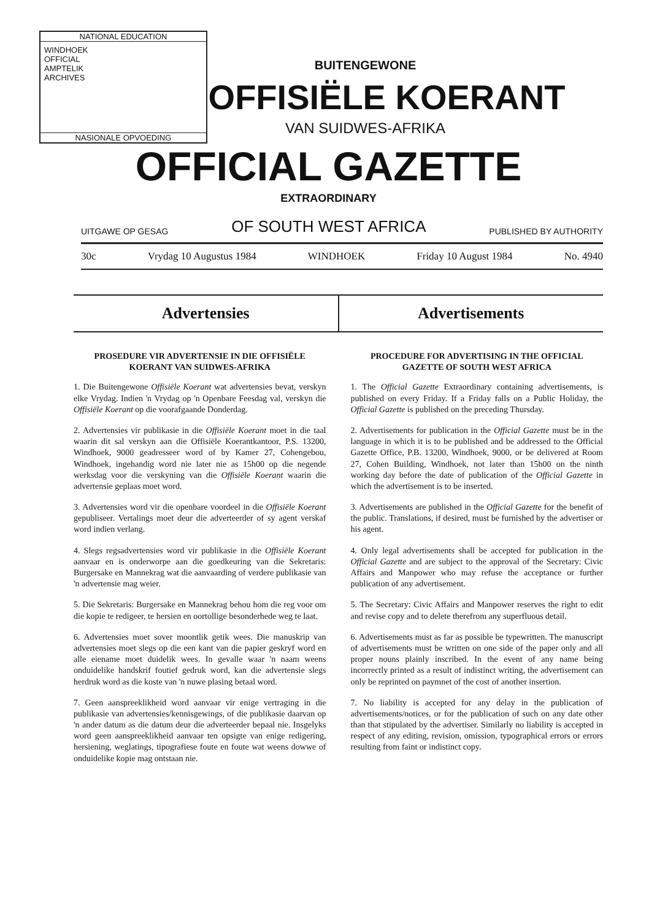NATIONAL EDUCATION
WINDHOEK
OFFICIAL
AMPTELIK
ARCHIVES
NASIONALE OPVOEDING
BUITENGEWONE
OFFISIËLE KOERANT
VAN SUIDWES-AFRIKA
OFFICIAL GAZETTE
EXTRAORDINARY
UITGAWE OP GESAG OF SOUTH WEST AFRICA PUBLISHED BY AUTHORITY
30c Vrydag 10 Augustus 1984 WINDHOEK Friday 10 August 1984 No. 4940
Advertensies Advertisements
PROSEDURE VIR ADVERTENSIE IN DIE OFFISIËLE KOERANT VAN SUIDWES-AFRIKA
1. Die Buitengewone Offisiële Koerant wat advertensies bevat, verskyn elke Vrydag. Indien 'n Vrydag op 'n Openbare Feesdag val, verskyn die Offisiële Koerant op die voorafgaande Donderdag.
2. Advertensies vir publikasie in die Offisiële Koerant moet in die taal waarin dit sal verskyn aan die Offisiële Koerantkantoor, P.S. 13200, Windhoek, 9000 geadresseer word of by Kamer 27, Cohengebou, Windhoek, ingehandig word nie later nie as 15h00 op die negende werksdag voor die verskyning van die Offisiële Koerant waarin die advertensie geplaas moet word.
3. Advertensies word vir die openbare voordeel in die Offisiële Koerant gepubliseer. Vertalings moet deur die adverteerder of sy agent verskaf word indien verlang.
4. Slegs regsadvertensies word vir publikasie in die Offisiële Koerant aanvaar en is onderworpe aan die goedkeuring van die Sekretaris: Burgersake en Mannekrag wat die aanvaarding of verdere publikasie van 'n advertensie mag weier.
5. Die Sekretaris: Burgersake en Mannekrag behou hom die reg voor om die kopie te redigeer, te hersien en oortollige besonderhede weg te laat.
6. Advertensies moet sover moontlik getik wees. Die manuskrip van advertensies moet slegs op die een kant van die papier geskryf word en alle eiename moet duidelik wees. In gevalle waar 'n naam weens onduidelike handskrif foutief gedruk word, kan die advertensie slegs herdruk word as die koste van 'n nuwe plasing betaal word.
7. Geen aanspreeklikheid word aanvaar vir enige vertraging in die publikasie van advertensies/kennisgewings, of die publikasie daarvan op 'n ander datum as die datum deur die adverteerder bepaal nie. Insgelyks word geen aanspreeklikheid aanvaar ten opsigte van enige redigering, hersiening, weglatings, tipografiese foute en foute wat weens dowwe of onduidelike kopie mag ontstaan nie.
PROCEDURE FOR ADVERTISING IN THE OFFICIAL GAZETTE OF SOUTH WEST AFRICA
1. The Official Gazette Extraordinary containing advertisements, is published on every Friday. If a Friday falls on a Public Holiday, the Official Gazette is published on the preceding Thursday.
2. Advertisements for publication in the Official Gazette must be in the language in which it is to be published and be addressed to the Official Gazette Office, P.B. 13200, Windhoek, 9000, or be delivered at Room 27, Cohen Building, Windhoek, not later than 15h00 on the ninth working day before the date of publication of the Official Gazette in which the advertisement is to be inserted.
3. Advertisements are published in the Official Gazette for the benefit of the public. Translations, if desired, must be furnished by the advertiser or his agent.
4. Only legal advertisements shall be accepted for publication in the Official Gazette and are subject to the approval of the Secretary: Civic Affairs and Manpower who may refuse the acceptance or further publication of any advertisement.
5. The Secretary: Civic Affairs and Manpower reserves the right to edit and revise copy and to delete therefrom any superfluous detail.
6. Advertisements must as far as possible be typewritten. The manuscript of advertisements must be written on one side of the paper only and all proper nouns plainly inscribed. In the event of any name being incorrectly printed as a result of indistinct writing, the advertisement can only be reprinted on paymnet of the cost of another insertion.
7. No liability is accepted for any delay in the publication of advertisements/notices, or for the publication of such on any date other than that stipulated by the advertiser. Similarly no liability is accepted in respect of any editing, revision, omission, typographical errors or errors resulting from faint or indistinct copy.